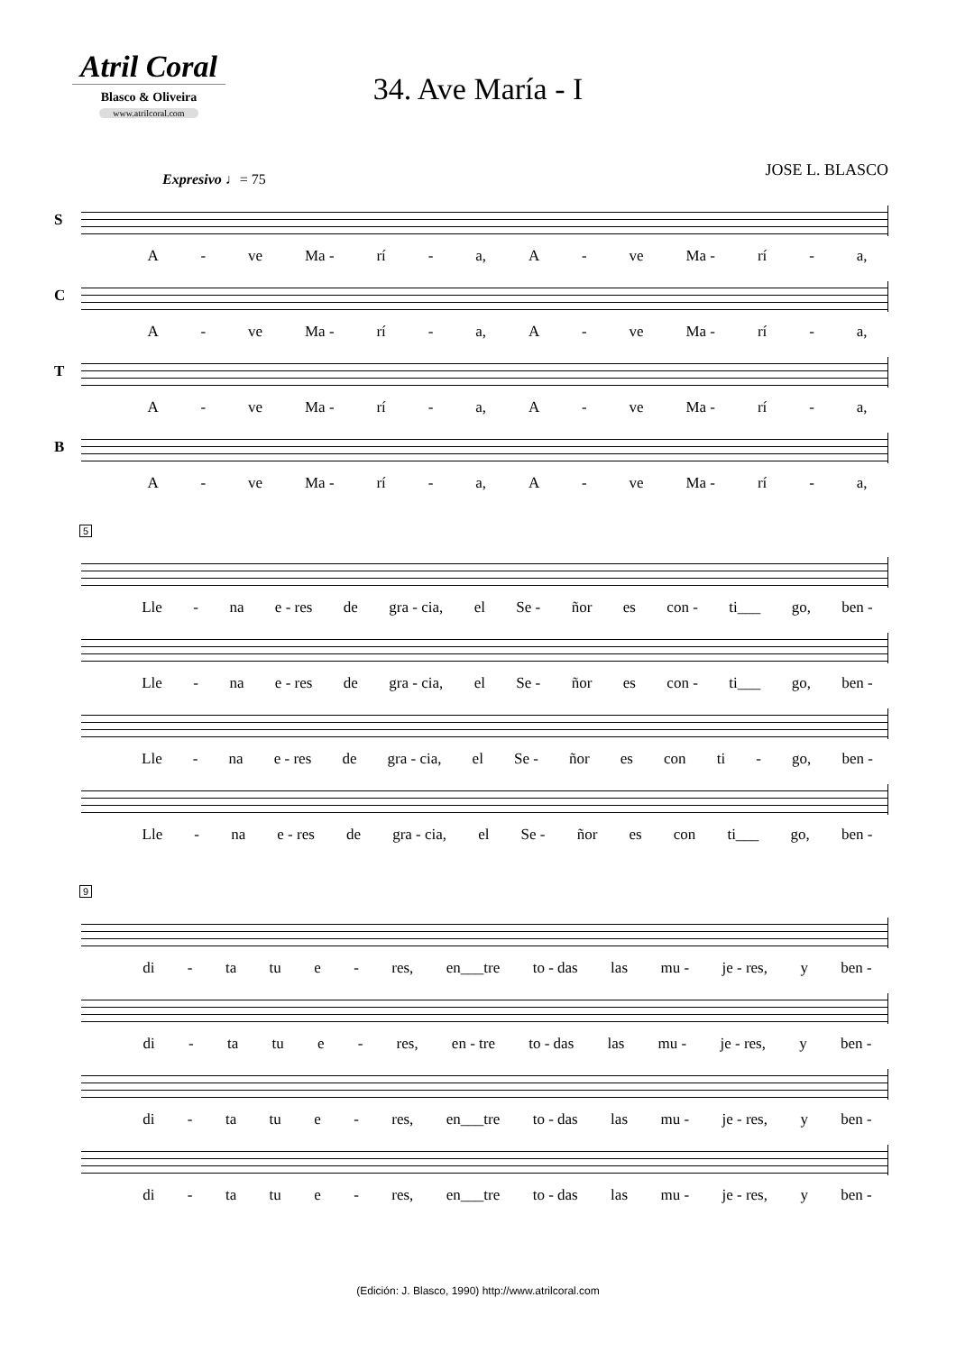Atril Coral
Blasco & Oliveira
www.atrilcoral.com
34. Ave María - I
JOSE L. BLASCO
Expresivo ♩= 75
S
A - ve Ma - rí - a, A - ve Ma - rí - a,
C
A - ve Ma - rí - a, A - ve Ma - rí - a,
T
A - ve Ma - rí - a, A - ve Ma - rí - a,
B
A - ve Ma - rí - a, A - ve Ma - rí - a,
5
Lle - na e - res de gra - cia, el Se - ñor es con - ti___ go, ben -
Lle - na e - res de gra - cia, el Se - ñor es con - ti___ go, ben -
Lle - na e - res de gra - cia, el Se - ñor es con ti - go, ben -
Lle - na e - res de gra - cia, el Se - ñor es con ti___ go, ben -
9
di - ta tu e - res, en___tre to - das las mu - je - res, y ben -
di - ta tu e - res, en - tre to - das las mu - je - res, y ben -
di - ta tu e - res, en___tre to - das las mu - je - res, y ben -
di - ta tu e - res, en___tre to - das las mu - je - res, y ben -
(Edición: J. Blasco, 1990) http://www.atrilcoral.com